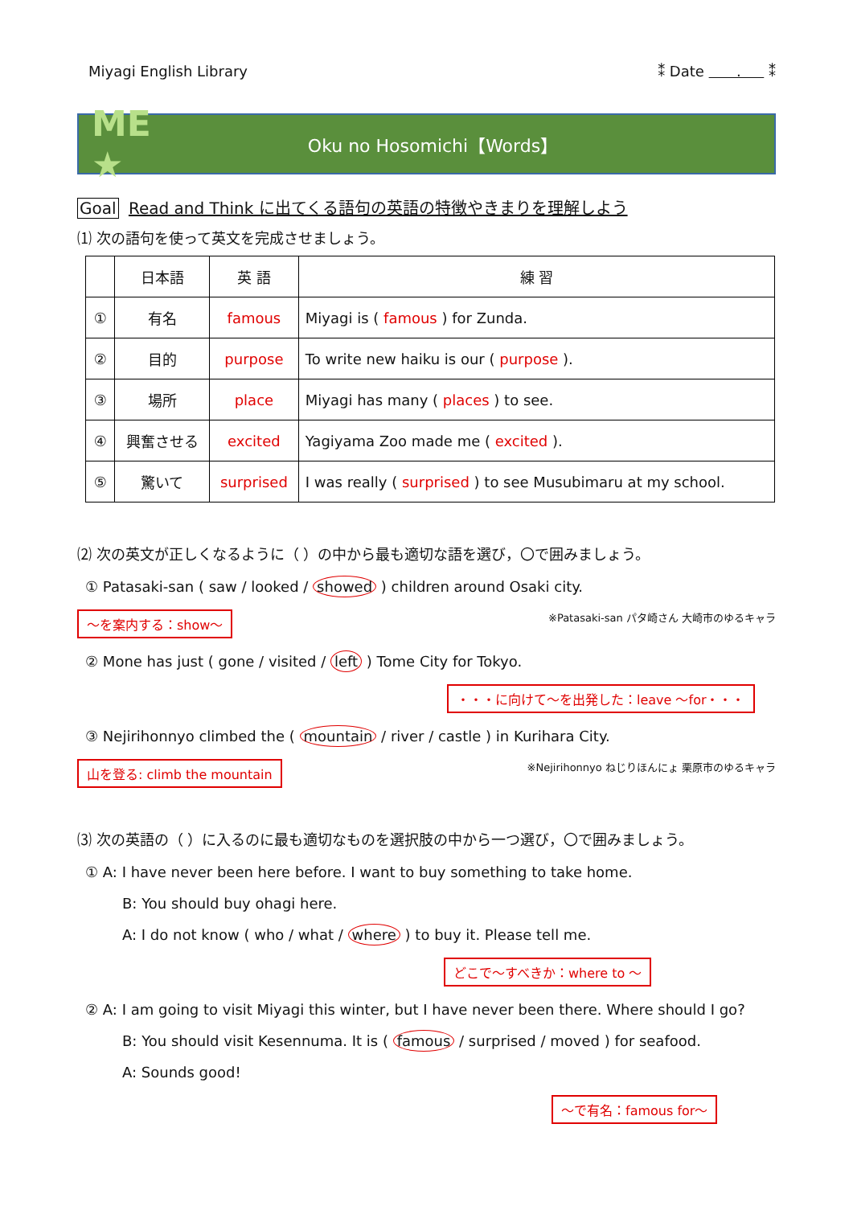Miyagi English Library ⁑ Date . ⁑
ME ★
Oku no Hosomichi【Words】
Goal Read and Think に出てくる語句の英語の特徴やきまりを理解しよう
⑴ 次の語句を使って英文を完成させましょう。
| | 日本語 | 英 語 | 練 習 |
| --- | --- | --- | --- |
| ① | 有名 | famous | Miyagi is ( famous ) for Zunda. |
| ② | 目的 | purpose | To write new haiku is our ( purpose ). |
| ③ | 場所 | place | Miyagi has many ( places ) to see. |
| ④ | 興奮させる | excited | Yagiyama Zoo made me ( excited ). |
| ⑤ | 驚いて | surprised | I was really ( surprised ) to see Musubimaru at my school. |
⑵ 次の英文が正しくなるように（ ）の中から最も適切な語を選び，〇で囲みましょう。
① Patasaki-san ( saw / looked / showed ) children around Osaki city.
～を案内する：show～ ※Patasaki-san パタ崎さん 大崎市のゆるキャラ
② Mone has just ( gone / visited / left ) Tome City for Tokyo.
・・・に向けて～を出発した：leave ～for・・・
③ Nejirihonnyo climbed the ( mountain / river / castle ) in Kurihara City.
山を登る: climb the mountain ※Nejirihonnyo ねじりほんにょ 栗原市のゆるキャラ
⑶ 次の英語の（ ）に入るのに最も適切なものを選択肢の中から一つ選び，〇で囲みましょう。
① A: I have never been here before. I want to buy something to take home.
B: You should buy ohagi here.
A: I do not know ( who / what / where ) to buy it. Please tell me.
どこで～すべきか：where to ～
② A: I am going to visit Miyagi this winter, but I have never been there. Where should I go?
B: You should visit Kesennuma. It is ( famous / surprised / moved ) for seafood.
A: Sounds good!
～で有名：famous for～